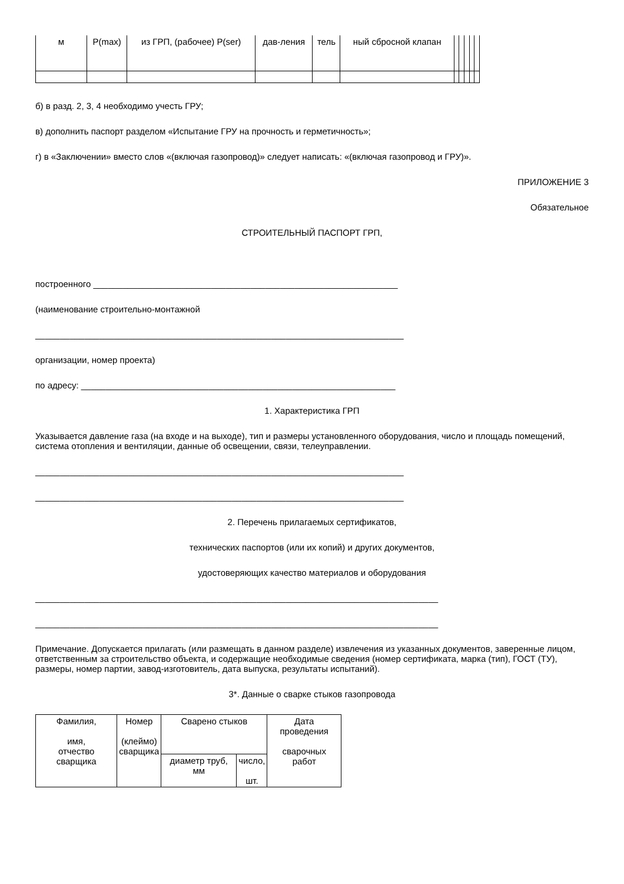| м | P(max) | из ГРП, (рабочее) P(ser) | дав-ления | тель | ный сбросной клапан | | | | | |
б) в разд. 2, 3, 4 необходимо учесть ГРУ;
в) дополнить паспорт разделом «Испытание ГРУ на прочность и герметичность»;
г) в «Заключении» вместо слов «(включая газопровод)» следует написать: «(включая газопровод и ГРУ)».
ПРИЛОЖЕНИЕ 3
Обязательное
СТРОИТЕЛЬНЫЙ ПАСПОРТ ГРП,
построенного ______________________________________________________________
(наименование строительно-монтажной
___________________________________________________________________________
организации, номер проекта)
по адресу: ________________________________________________________________
1. Характеристика ГРП
Указывается давление газа (на входе и на выходе), тип и размеры установленного оборудования, число и площадь помещений, система отопления и вентиляции, данные об освещении, связи, телеуправлении.
___________________________________________________________________________
___________________________________________________________________________
2. Перечень прилагаемых сертификатов,
технических паспортов (или их копий) и других документов,
удостоверяющих качество материалов и оборудования
__________________________________________________________________________________
__________________________________________________________________________________
Примечание. Допускается прилагать (или размещать в данном разделе) извлечения из указанных документов, заверенные лицом, ответственным за строительство объекта, и содержащие необходимые сведения (номер сертификата, марка (тип), ГОСТ (ТУ), размеры, номер партии, завод-изготовитель, дата выпуска, результаты испытаний).
3*. Данные о сварке стыков газопровода
| Фамилия, имя, отчество сварщика | Номер (клеймо) сварщика | Сварено стыков | | Дата проведения сварочных работ |
| --- | --- | --- | --- | --- |
| | | диаметр труб, мм | число, шт. | |